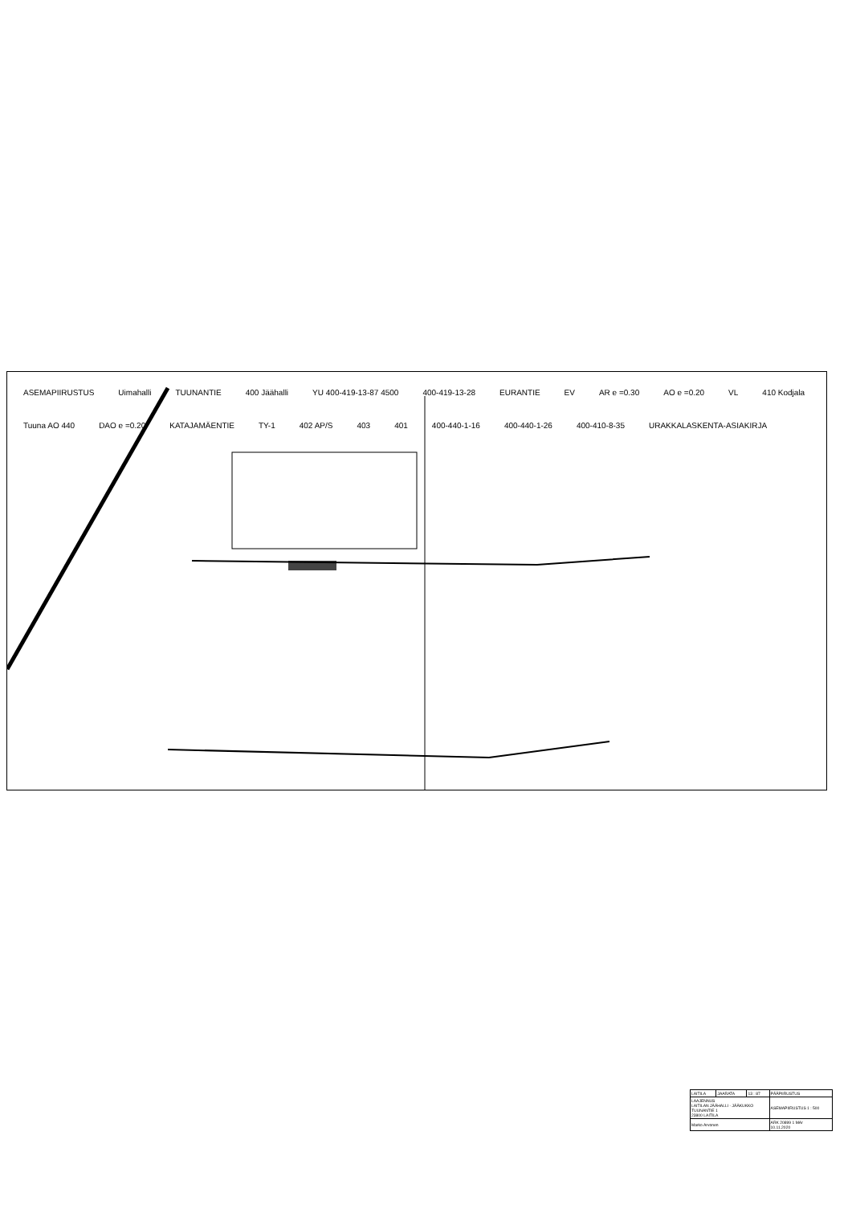ASEMAPIIRUSTUS Uimahalli TUUNANTIE 400 Jäähalli YU 400-419-13-87 4500 400-419-13-28 EURANTIE EV AR e =0.30 AO e =0.20 VL 410 Kodjala Tuuna AO 440 DAO e =0.20 KATAJAMÄENTIE TY-1 402 AP/S 403 401 400-440-1-16 400-440-1-26 400-410-8-35 URAKKALASKENTA-ASIAKIRJA
| LAITILA | JAARATA | 13 : 87 | PÄÄPIIRUSTUS |
| LAAJENNUS LAITILAN JÄÄHALLI - JÄÄKUKKO TUUNANTIE 1 23800 LAITILA | | | ASEMAPIIRUSTUS 1 : 500 |
| Marko Arvonen | | | ARK 20899 1 MAr 10.11.2020 |